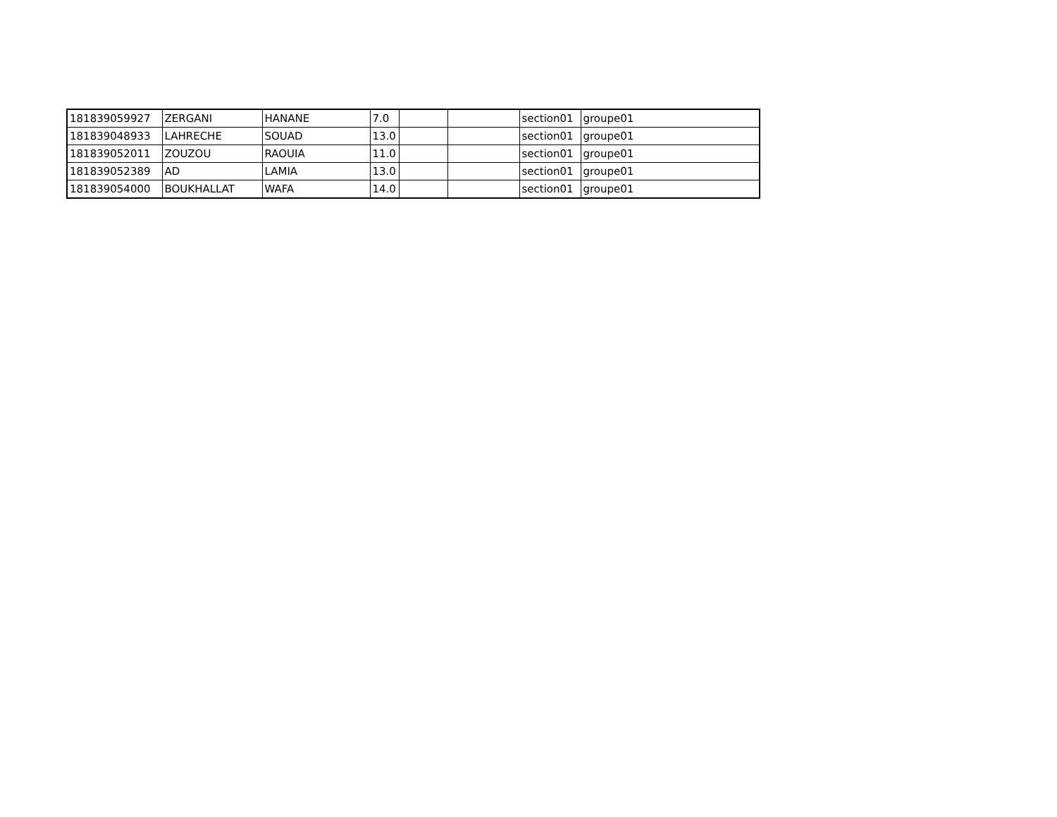| 181839059927 | ZERGANI | HANANE | 7.0 | | | section01 | groupe01 |
| 181839048933 | LAHRECHE | SOUAD | 13.0 | | | section01 | groupe01 |
| 181839052011 | ZOUZOU | RAOUIA | 11.0 | | | section01 | groupe01 |
| 181839052389 | AD | LAMIA | 13.0 | | | section01 | groupe01 |
| 181839054000 | BOUKHALLAT | WAFA | 14.0 | | | section01 | groupe01 |